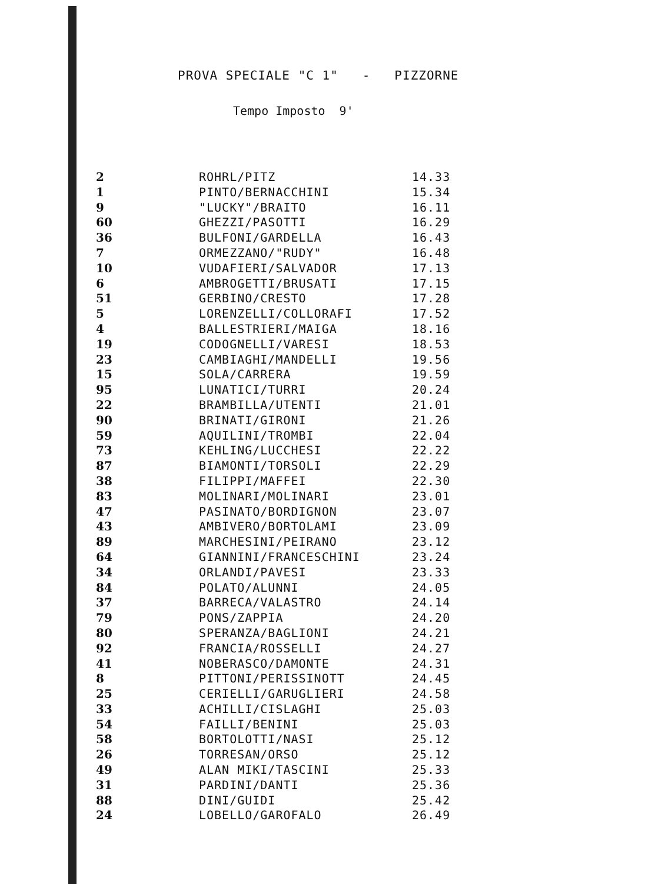PROVA SPECIALE "C 1" - PIZZORNE
Tempo Imposto 9'
| 2 | ROHRL/PITZ | 14.33 |
| 1 | PINTO/BERNACCHINI | 15.34 |
| 9 | "LUCKY"/BRAITO | 16.11 |
| 60 | GHEZZI/PASOTTI | 16.29 |
| 36 | BULFONI/GARDELLA | 16.43 |
| 7 | ORMEZZANO/"RUDY" | 16.48 |
| 10 | VUDAFIERI/SALVADOR | 17.13 |
| 6 | AMBROGETTI/BRUSATI | 17.15 |
| 51 | GERBINO/CRESTO | 17.28 |
| 5 | LORENZELLI/COLLORAFI | 17.52 |
| 4 | BALLESTRIERI/MAIGA | 18.16 |
| 19 | CODOGNELLI/VARESI | 18.53 |
| 23 | CAMBIAGHI/MANDELLI | 19.56 |
| 15 | SOLA/CARRERA | 19.59 |
| 95 | LUNATICI/TURRI | 20.24 |
| 22 | BRAMBILLA/UTENTI | 21.01 |
| 90 | BRINATI/GIRONI | 21.26 |
| 59 | AQUILINI/TROMBI | 22.04 |
| 73 | KEHLING/LUCCHESI | 22.22 |
| 87 | BIAMONTI/TORSOLI | 22.29 |
| 38 | FILIPPI/MAFFEI | 22.30 |
| 83 | MOLINARI/MOLINARI | 23.01 |
| 47 | PASINATO/BORDIGNON | 23.07 |
| 43 | AMBIVERO/BORTOLAMI | 23.09 |
| 89 | MARCHESINI/PEIRANO | 23.12 |
| 64 | GIANNINI/FRANCESCHINI | 23.24 |
| 34 | ORLANDI/PAVESI | 23.33 |
| 84 | POLATO/ALUNNI | 24.05 |
| 37 | BARRECA/VALASTRO | 24.14 |
| 79 | PONS/ZAPPIA | 24.20 |
| 80 | SPERANZA/BAGLIONI | 24.21 |
| 92 | FRANCIA/ROSSELLI | 24.27 |
| 41 | NOBERASCO/DAMONTE | 24.31 |
| 8 | PITTONI/PERISSINOTT | 24.45 |
| 25 | CERIELLI/GARUGLIERI | 24.58 |
| 33 | ACHILLI/CISLAGHI | 25.03 |
| 54 | FAILLI/BENINI | 25.03 |
| 58 | BORTOLOTTI/NASI | 25.12 |
| 26 | TORRESAN/ORSO | 25.12 |
| 49 | ALAN MIKI/TASCINI | 25.33 |
| 31 | PARDINI/DANTI | 25.36 |
| 88 | DINI/GUIDI | 25.42 |
| 24 | LOBELLO/GAROFALO | 26.49 |